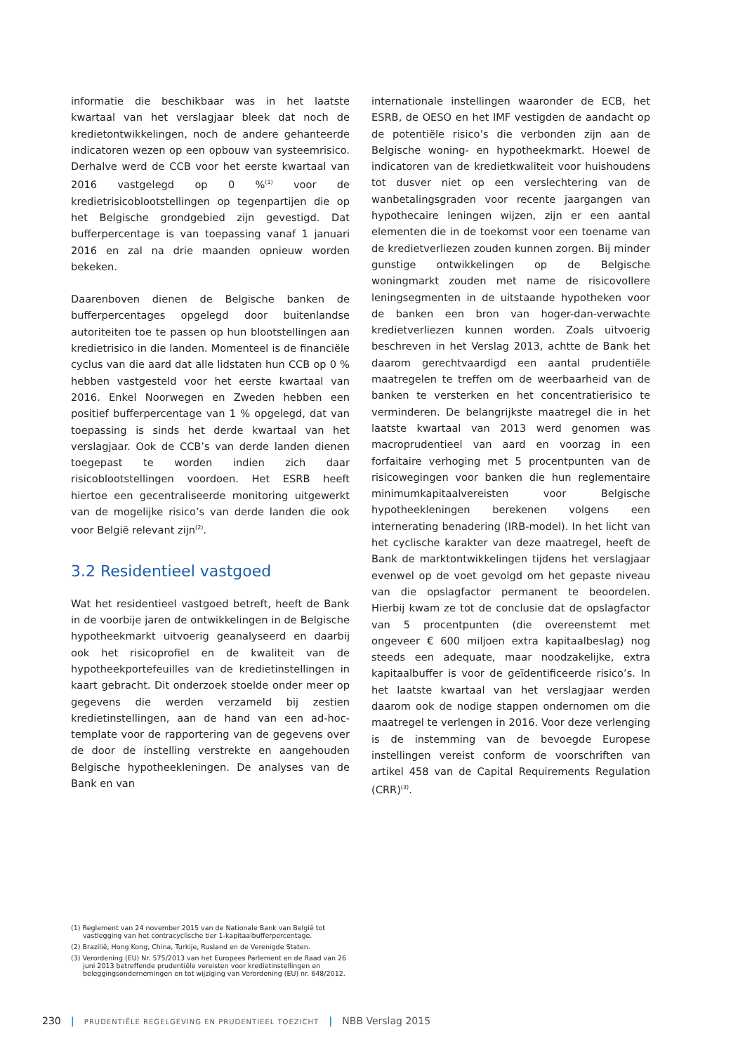informatie die beschikbaar was in het laatste kwartaal van het verslagjaar bleek dat noch de kredietontwikkelingen, noch de andere gehanteerde indicatoren wezen op een opbouw van systeemrisico. Derhalve werd de CCB voor het eerste kwartaal van 2016 vastgelegd op 0 %<sup>(1)</sup> voor de kredietrisicoblootstellingen op tegenpartijen die op het Belgische grondgebied zijn gevestigd. Dat bufferpercentage is van toepassing vanaf 1 januari 2016 en zal na drie maanden opnieuw worden bekeken.
Daarenboven dienen de Belgische banken de bufferpercentages opgelegd door buitenlandse autoriteiten toe te passen op hun blootstellingen aan kredietrisico in die landen. Momenteel is de financiële cyclus van die aard dat alle lidstaten hun CCB op 0 % hebben vastgesteld voor het eerste kwartaal van 2016. Enkel Noorwegen en Zweden hebben een positief bufferpercentage van 1 % opgelegd, dat van toepassing is sinds het derde kwartaal van het verslagjaar. Ook de CCB’s van derde landen dienen toegepast te worden indien zich daar risicoblootstellingen voordoen. Het ESRB heeft hiertoe een gecentraliseerde monitoring uitgewerkt van de mogelijke risico’s van derde landen die ook voor België relevant zijn<sup>(2)</sup>.
3.2 Residentieel vastgoed
Wat het residentieel vastgoed betreft, heeft de Bank in de voorbije jaren de ontwikkelingen in de Belgische hypotheekmarkt uitvoerig geanalyseerd en daarbij ook het risicoprofiel en de kwaliteit van de hypotheekportefeuilles van de kredietinstellingen in kaart gebracht. Dit onderzoek stoelde onder meer op gegevens die werden verzameld bij zestien kredietinstellingen, aan de hand van een ad-hoc-template voor de rapportering van de gegevens over de door de instelling verstrekte en aangehouden Belgische hypotheekleningen. De analyses van de Bank en van
internationale instellingen waaronder de ECB, het ESRB, de OESO en het IMF vestigden de aandacht op de potentiële risico’s die verbonden zijn aan de Belgische woning- en hypotheekmarkt. Hoewel de indicatoren van de kredietkwaliteit voor huishoudens tot dusver niet op een verslechtering van de wanbetalingsgraden voor recente jaargangen van hypothecaire leningen wijzen, zijn er een aantal elementen die in de toekomst voor een toename van de kredietverliezen zouden kunnen zorgen. Bij minder gunstige ontwikkelingen op de Belgische woningmarkt zouden met name de risicovollere leningsegmenten in de uitstaande hypotheken voor de banken een bron van hoger-dan-verwachte kredietverliezen kunnen worden. Zoals uitvoerig beschreven in het Verslag 2013, achtte de Bank het daarom gerechtvaardigd een aantal prudentiële maatregelen te treffen om de weerbaarheid van de banken te versterken en het concentratierisico te verminderen. De belangrijkste maatregel die in het laatste kwartaal van 2013 werd genomen was macroprudentieel van aard en voorzag in een forfaitaire verhoging met 5 procentpunten van de risicowegingen voor banken die hun reglementaire minimumkapitaalvereisten voor Belgische hypotheekleningen berekenen volgens een internerating benadering (IRB-model). In het licht van het cyclische karakter van deze maatregel, heeft de Bank de marktontwikkelingen tijdens het verslagjaar evenwel op de voet gevolgd om het gepaste niveau van die opslagfactor permanent te beoordelen. Hierbij kwam ze tot de conclusie dat de opslagfactor van 5 procentpunten (die overeenstemt met ongeveer € 600 miljoen extra kapitaalbeslag) nog steeds een adequate, maar noodzakelijke, extra kapitaalbuffer is voor de geïdentificeerde risico’s. In het laatste kwartaal van het verslagjaar werden daarom ook de nodige stappen ondernomen om die maatregel te verlengen in 2016. Voor deze verlenging is de instemming van de bevoegde Europese instellingen vereist conform de voorschriften van artikel 458 van de Capital Requirements Regulation (CRR)<sup>(3)</sup>.
(1) Reglement van 24 november 2015 van de Nationale Bank van België tot vastlegging van het contracyclische tier 1-kapitaalbufferpercentage.
(2) Brazilië, Hong Kong, China, Turkije, Rusland en de Verenigde Staten.
(3) Verordening (EU) Nr. 575/2013 van het Europees Parlement en de Raad van 26 juni 2013 betreffende prudentiële vereisten voor kredietinstellingen en beleggingsondernemingen en tot wijziging van Verordening (EU) nr. 648/2012.
230 | PRUDENTIËLE REGELGEVING EN PRUDENTIEEL TOEZICHT | NBB Verslag 2015